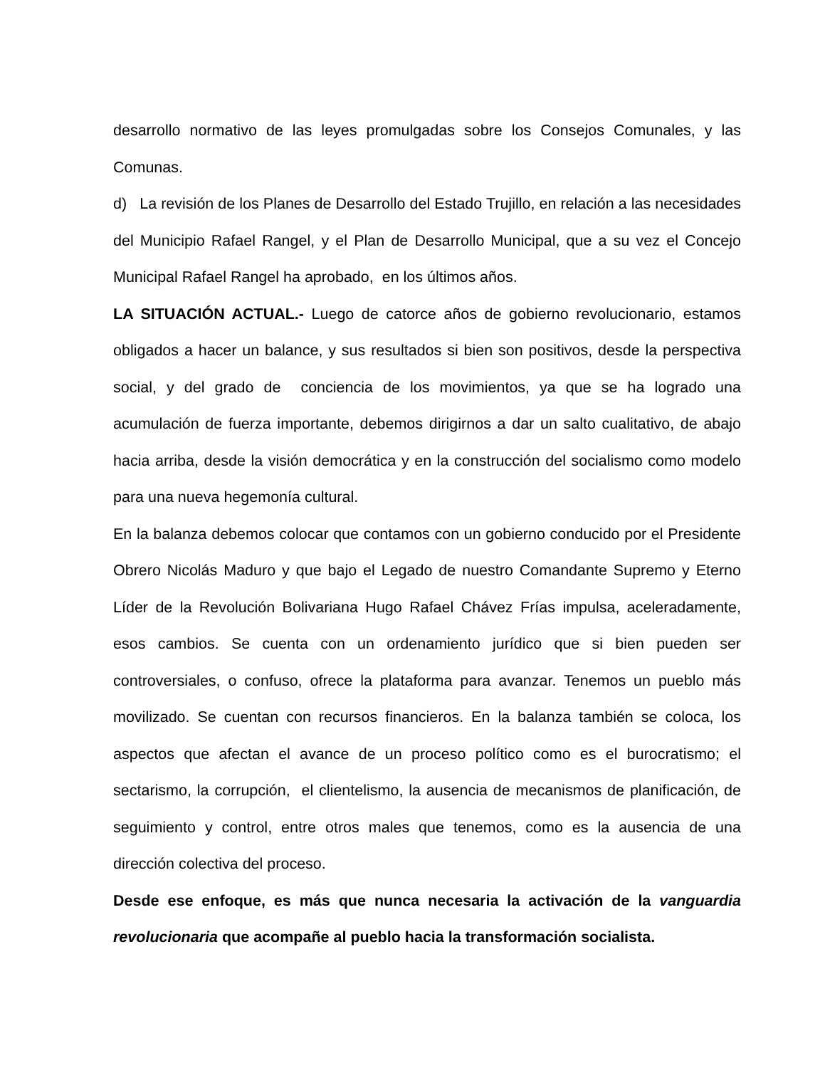desarrollo normativo de las leyes promulgadas sobre los Consejos Comunales, y las Comunas.
d) La revisión de los Planes de Desarrollo del Estado Trujillo, en relación a las necesidades del Municipio Rafael Rangel, y el Plan de Desarrollo Municipal, que a su vez el Concejo Municipal Rafael Rangel ha aprobado, en los últimos años.
LA SITUACIÓN ACTUAL.- Luego de catorce años de gobierno revolucionario, estamos obligados a hacer un balance, y sus resultados si bien son positivos, desde la perspectiva social, y del grado de conciencia de los movimientos, ya que se ha logrado una acumulación de fuerza importante, debemos dirigirnos a dar un salto cualitativo, de abajo hacia arriba, desde la visión democrática y en la construcción del socialismo como modelo para una nueva hegemonía cultural.
En la balanza debemos colocar que contamos con un gobierno conducido por el Presidente Obrero Nicolás Maduro y que bajo el Legado de nuestro Comandante Supremo y Eterno Líder de la Revolución Bolivariana Hugo Rafael Chávez Frías impulsa, aceleradamente, esos cambios. Se cuenta con un ordenamiento jurídico que si bien pueden ser controversiales, o confuso, ofrece la plataforma para avanzar. Tenemos un pueblo más movilizado. Se cuentan con recursos financieros. En la balanza también se coloca, los aspectos que afectan el avance de un proceso político como es el burocratismo; el sectarismo, la corrupción, el clientelismo, la ausencia de mecanismos de planificación, de seguimiento y control, entre otros males que tenemos, como es la ausencia de una dirección colectiva del proceso.
Desde ese enfoque, es más que nunca necesaria la activación de la vanguardia revolucionaria que acompañe al pueblo hacia la transformación socialista.